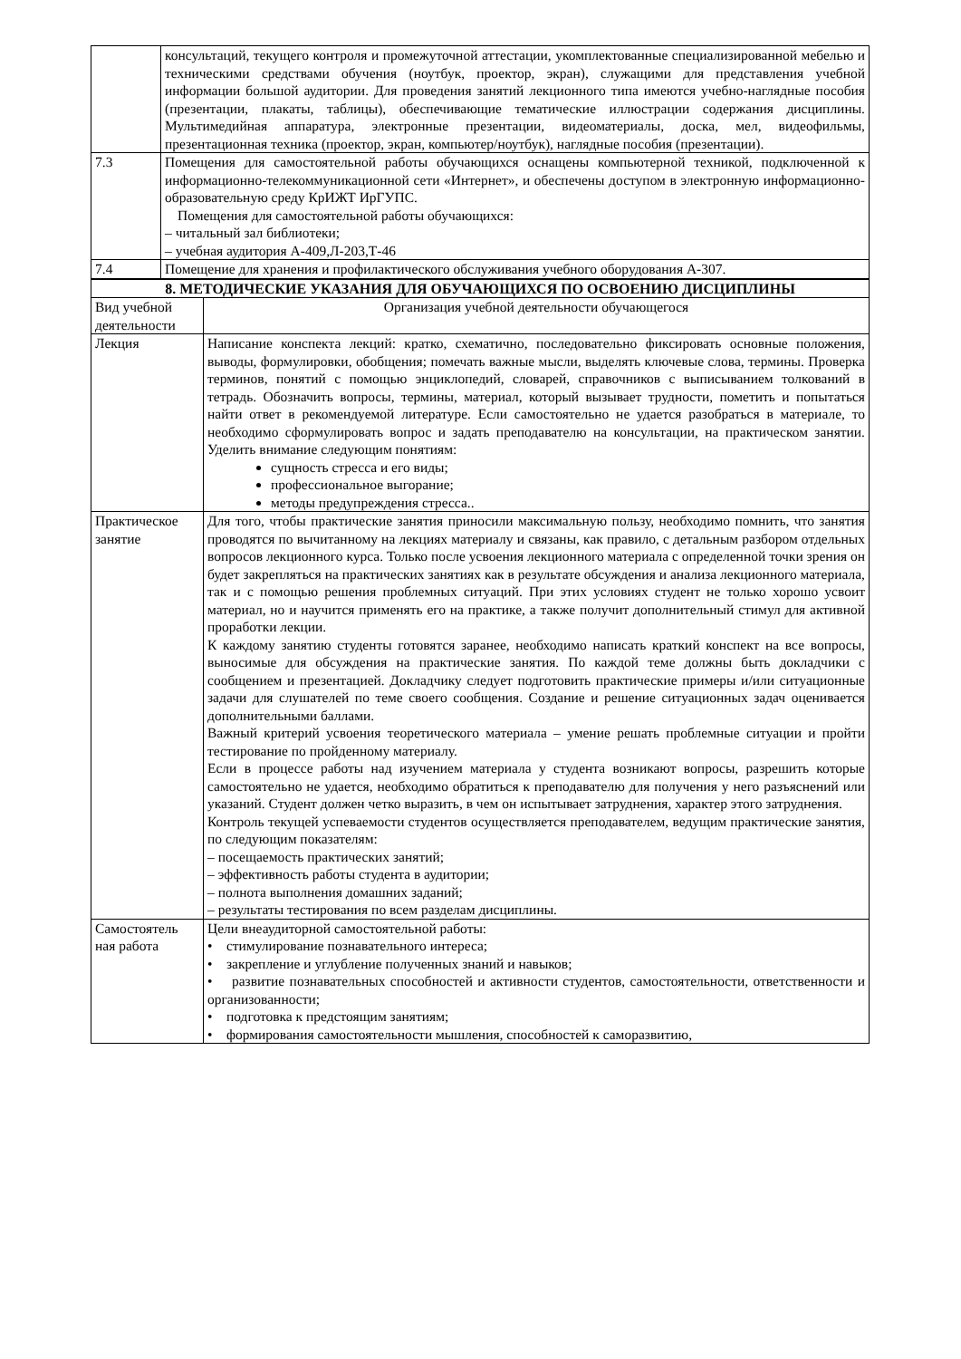| | консультаций, текущего контроля и промежуточной аттестации, укомплектованные специализированной мебелью и техническими средствами обучения (ноутбук, проектор, экран), служащими для представления учебной информации большой аудитории. Для проведения занятий лекционного типа имеются учебно-наглядные пособия (презентации, плакаты, таблицы), обеспечивающие тематические иллюстрации содержания дисциплины. Мультимедийная аппаратура, электронные презентации, видеоматериалы, доска, мел, видеофильмы, презентационная техника (проектор, экран, компьютер/ноутбук), наглядные пособия (презентации). |
| 7.3 | Помещения для самостоятельной работы обучающихся оснащены компьютерной техникой, подключенной к информационно-телекоммуникационной сети «Интернет», и обеспечены доступом в электронную информационно-образовательную среду КрИЖТ ИрГУПС. Помещения для самостоятельной работы обучающихся: – читальный зал библиотеки; – учебная аудитория А-409,Л-203,Т-46 |
| 7.4 | Помещение для хранения и профилактического обслуживания учебного оборудования А-307. |
| 8. МЕТОДИЧЕСКИЕ УКАЗАНИЯ ДЛЯ ОБУЧАЮЩИХСЯ ПО ОСВОЕНИЮ ДИСЦИПЛИНЫ | |
| --- | --- |
| Вид учебной деятельности | Организация учебной деятельности обучающегося |
| Лекция | Написание конспекта лекций: кратко, схематично, последовательно фиксировать основные положения, выводы, формулировки, обобщения; помечать важные мысли, выделять ключевые слова, термины. Проверка терминов, понятий с помощью энциклопедий, словарей, справочников с выписыванием толкований в тетрадь. Обозначить вопросы, термины, материал, который вызывает трудности, пометить и попытаться найти ответ в рекомендуемой литературе. Если самостоятельно не удается разобраться в материале, то необходимо сформулировать вопрос и задать преподавателю на консультации, на практическом занятии. Уделить внимание следующим понятиям: сущность стресса и его виды; профессиональное выгорание; методы предупреждения стресса.. |
| Практическое занятие | Для того, чтобы практические занятия приносили максимальную пользу, необходимо помнить, что занятия проводятся по вычитанному на лекциях материалу и связаны, как правило, с детальным разбором отдельных вопросов лекционного курса. Только после усвоения лекционного материала с определенной точки зрения он будет закрепляться на практических занятиях как в результате обсуждения и анализа лекционного материала, так и с помощью решения проблемных ситуаций. При этих условиях студент не только хорошо усвоит материал, но и научится применять его на практике, а также получит дополнительный стимул для активной проработки лекции. К каждому занятию студенты готовятся заранее, необходимо написать краткий конспект на все вопросы, выносимые для обсуждения на практические занятия. По каждой теме должны быть докладчики с сообщением и презентацией. Докладчику следует подготовить практические примеры и/или ситуационные задачи для слушателей по теме своего сообщения. Создание и решение ситуационных задач оценивается дополнительными баллами. Важный критерий усвоения теоретического материала – умение решать проблемные ситуации и пройти тестирование по пройденному материалу. Если в процессе работы над изучением материала у студента возникают вопросы, разрешить которые самостоятельно не удается, необходимо обратиться к преподавателю для получения у него разъяснений или указаний. Студент должен четко выразить, в чем он испытывает затруднения, характер этого затруднения. Контроль текущей успеваемости студентов осуществляется преподавателем, ведущим практические занятия, по следующим показателям: – посещаемость практических занятий; – эффективность работы студента в аудитории; – полнота выполнения домашних заданий; – результаты тестирования по всем разделам дисциплины. |
| Самостоятель ная работа | Цели внеаудиторной самостоятельной работы: • стимулирование познавательного интереса; • закрепление и углубление полученных знаний и навыков; • развитие познавательных способностей и активности студентов, самостоятельности, ответственности и организованности; • подготовка к предстоящим занятиям; • формирования самостоятельности мышления, способностей к саморазвитию, |